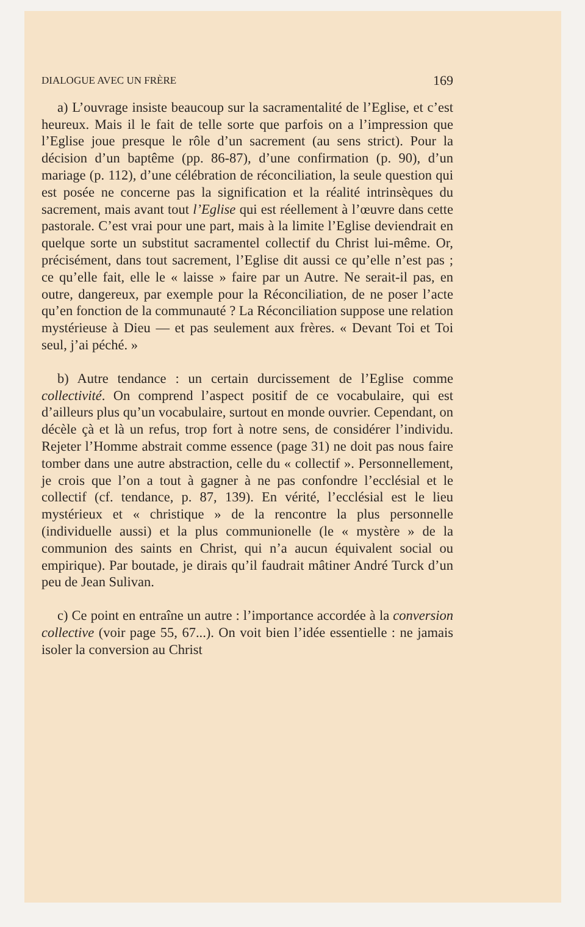DIALOGUE AVEC UN FRÈRE 169
a) L’ouvrage insiste beaucoup sur la sacramentalité de l’Eglise, et c’est heureux. Mais il le fait de telle sorte que parfois on a l’impression que l’Eglise joue presque le rôle d’un sacrement (au sens strict). Pour la décision d’un baptême (pp. 86-87), d’une confirmation (p. 90), d’un mariage (p. 112), d’une célébration de réconciliation, la seule question qui est posée ne concerne pas la signification et la réalité intrinsèques du sacrement, mais avant tout l’Eglise qui est réellement à l’œuvre dans cette pastorale. C’est vrai pour une part, mais à la limite l’Eglise deviendrait en quelque sorte un substitut sacramentel collectif du Christ lui-même. Or, précisément, dans tout sacrement, l’Eglise dit aussi ce qu’elle n’est pas ; ce qu’elle fait, elle le « laisse » faire par un Autre. Ne serait-il pas, en outre, dangereux, par exemple pour la Réconciliation, de ne poser l’acte qu’en fonction de la communauté ? La Réconciliation suppose une relation mystérieuse à Dieu — et pas seulement aux frères. « Devant Toi et Toi seul, j’ai péché. »
b) Autre tendance : un certain durcissement de l’Eglise comme collectivité. On comprend l’aspect positif de ce vocabulaire, qui est d’ailleurs plus qu’un vocabulaire, surtout en monde ouvrier. Cependant, on décèle çà et là un refus, trop fort à notre sens, de considérer l’individu. Rejeter l’Homme abstrait comme essence (page 31) ne doit pas nous faire tomber dans une autre abstraction, celle du « collectif ». Personnellement, je crois que l’on a tout à gagner à ne pas confondre l’ecclésial et le collectif (cf. tendance, p. 87, 139). En vérité, l’ecclésial est le lieu mystérieux et « christique » de la rencontre la plus personnelle (individuelle aussi) et la plus communionelle (le « mystère » de la communion des saints en Christ, qui n’a aucun équivalent social ou empirique). Par boutade, je dirais qu’il faudrait mâtiner André Turck d’un peu de Jean Sulivan.
c) Ce point en entraîne un autre : l’importance accordée à la conversion collective (voir page 55, 67...). On voit bien l’idée essentielle : ne jamais isoler la conversion au Christ